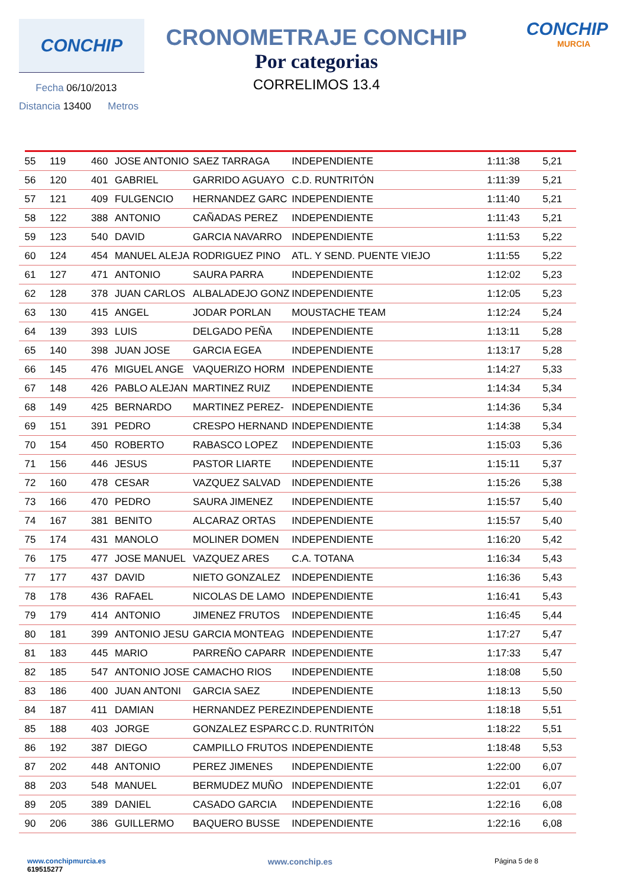CONCHIP
Fecha 06/10/2013
Distancia 13400 Metros
CRONOMETRAJE CONCHIP
Por categorias
CORRELIMOS 13.4
CONCHIP
MURCIA
| 55 | 119 | 460 | JOSE ANTONIO | SAEZ TARRAGA | INDEPENDIENTE | 1:11:38 | 5,21 |
| 56 | 120 | 401 | GABRIEL | GARRIDO AGUAYO | C.D. RUNTRITÓN | 1:11:39 | 5,21 |
| 57 | 121 | 409 | FULGENCIO | HERNANDEZ GARC | INDEPENDIENTE | 1:11:40 | 5,21 |
| 58 | 122 | 388 | ANTONIO | CAÑADAS PEREZ | INDEPENDIENTE | 1:11:43 | 5,21 |
| 59 | 123 | 540 | DAVID | GARCIA NAVARRO | INDEPENDIENTE | 1:11:53 | 5,22 |
| 60 | 124 | 454 | MANUEL ALEJA | RODRIGUEZ PINO | ATL. Y SEND. PUENTE VIEJO | 1:11:55 | 5,22 |
| 61 | 127 | 471 | ANTONIO | SAURA PARRA | INDEPENDIENTE | 1:12:02 | 5,23 |
| 62 | 128 | 378 | JUAN CARLOS | ALBALADEJO GONZ | INDEPENDIENTE | 1:12:05 | 5,23 |
| 63 | 130 | 415 | ANGEL | JODAR PORLAN | MOUSTACHE TEAM | 1:12:24 | 5,24 |
| 64 | 139 | 393 | LUIS | DELGADO PEÑA | INDEPENDIENTE | 1:13:11 | 5,28 |
| 65 | 140 | 398 | JUAN JOSE | GARCIA EGEA | INDEPENDIENTE | 1:13:17 | 5,28 |
| 66 | 145 | 476 | MIGUEL ANGE | VAQUERIZO HORM | INDEPENDIENTE | 1:14:27 | 5,33 |
| 67 | 148 | 426 | PABLO ALEJAN | MARTINEZ RUIZ | INDEPENDIENTE | 1:14:34 | 5,34 |
| 68 | 149 | 425 | BERNARDO | MARTINEZ PEREZ- | INDEPENDIENTE | 1:14:36 | 5,34 |
| 69 | 151 | 391 | PEDRO | CRESPO HERNAND | INDEPENDIENTE | 1:14:38 | 5,34 |
| 70 | 154 | 450 | ROBERTO | RABASCO LOPEZ | INDEPENDIENTE | 1:15:03 | 5,36 |
| 71 | 156 | 446 | JESUS | PASTOR LIARTE | INDEPENDIENTE | 1:15:11 | 5,37 |
| 72 | 160 | 478 | CESAR | VAZQUEZ SALVAD | INDEPENDIENTE | 1:15:26 | 5,38 |
| 73 | 166 | 470 | PEDRO | SAURA JIMENEZ | INDEPENDIENTE | 1:15:57 | 5,40 |
| 74 | 167 | 381 | BENITO | ALCARAZ ORTAS | INDEPENDIENTE | 1:15:57 | 5,40 |
| 75 | 174 | 431 | MANOLO | MOLINER DOMEN | INDEPENDIENTE | 1:16:20 | 5,42 |
| 76 | 175 | 477 | JOSE MANUEL | VAZQUEZ ARES | C.A. TOTANA | 1:16:34 | 5,43 |
| 77 | 177 | 437 | DAVID | NIETO GONZALEZ | INDEPENDIENTE | 1:16:36 | 5,43 |
| 78 | 178 | 436 | RAFAEL | NICOLAS DE LAMO | INDEPENDIENTE | 1:16:41 | 5,43 |
| 79 | 179 | 414 | ANTONIO | JIMENEZ FRUTOS | INDEPENDIENTE | 1:16:45 | 5,44 |
| 80 | 181 | 399 | ANTONIO JESU | GARCIA MONTEAG | INDEPENDIENTE | 1:17:27 | 5,47 |
| 81 | 183 | 445 | MARIO | PARREÑO CAPARR | INDEPENDIENTE | 1:17:33 | 5,47 |
| 82 | 185 | 547 | ANTONIO JOSE | CAMACHO RIOS | INDEPENDIENTE | 1:18:08 | 5,50 |
| 83 | 186 | 400 | JUAN ANTONI | GARCIA SAEZ | INDEPENDIENTE | 1:18:13 | 5,50 |
| 84 | 187 | 411 | DAMIAN | HERNANDEZ PEREZ | INDEPENDIENTE | 1:18:18 | 5,51 |
| 85 | 188 | 403 | JORGE | GONZALEZ ESPARC | C.D. RUNTRITÓN | 1:18:22 | 5,51 |
| 86 | 192 | 387 | DIEGO | CAMPILLO FRUTOS | INDEPENDIENTE | 1:18:48 | 5,53 |
| 87 | 202 | 448 | ANTONIO | PEREZ JIMENES | INDEPENDIENTE | 1:22:00 | 6,07 |
| 88 | 203 | 548 | MANUEL | BERMUDEZ MUÑO | INDEPENDIENTE | 1:22:01 | 6,07 |
| 89 | 205 | 389 | DANIEL | CASADO GARCIA | INDEPENDIENTE | 1:22:16 | 6,08 |
| 90 | 206 | 386 | GUILLERMO | BAQUERO BUSSE | INDEPENDIENTE | 1:22:16 | 6,08 |
www.conchipmurcia.es
619515277
www.conchip.es
Página 5 de 8